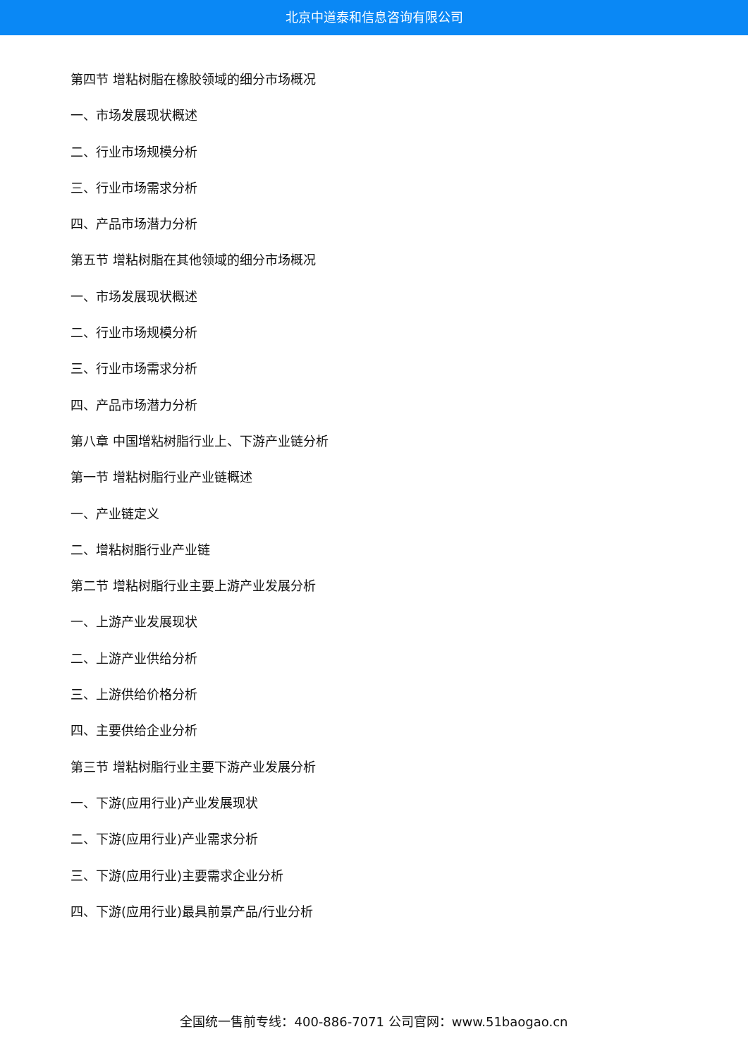北京中道泰和信息咨询有限公司
第四节 增粘树脂在橡胶领域的细分市场概况
一、市场发展现状概述
二、行业市场规模分析
三、行业市场需求分析
四、产品市场潜力分析
第五节 增粘树脂在其他领域的细分市场概况
一、市场发展现状概述
二、行业市场规模分析
三、行业市场需求分析
四、产品市场潜力分析
第八章 中国增粘树脂行业上、下游产业链分析
第一节 增粘树脂行业产业链概述
一、产业链定义
二、增粘树脂行业产业链
第二节 增粘树脂行业主要上游产业发展分析
一、上游产业发展现状
二、上游产业供给分析
三、上游供给价格分析
四、主要供给企业分析
第三节 增粘树脂行业主要下游产业发展分析
一、下游(应用行业)产业发展现状
二、下游(应用行业)产业需求分析
三、下游(应用行业)主要需求企业分析
四、下游(应用行业)最具前景产品/行业分析
全国统一售前专线：400-886-7071 公司官网：www.51baogao.cn